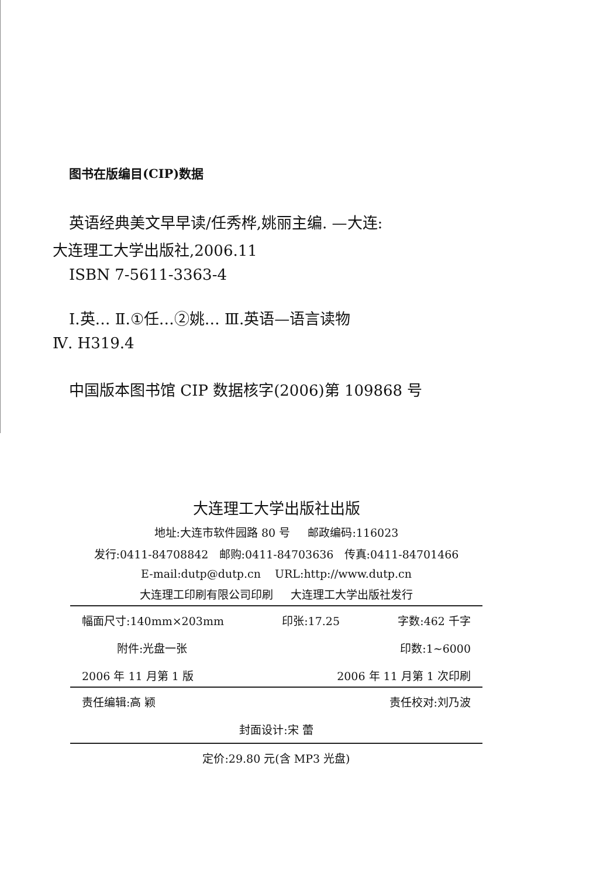图书在版编目(CIP)数据
英语经典美文早早读/任秀桦,姚丽主编. —大连:
大连理工大学出版社,2006.11
ISBN 7-5611-3363-4
Ⅰ.英… Ⅱ.①任…②姚… Ⅲ.英语—语言读物
Ⅳ. H319.4
中国版本图书馆 CIP 数据核字(2006)第 109868 号
大连理工大学出版社出版
地址:大连市软件园路 80 号 邮政编码:116023
发行:0411-84708842 邮购:0411-84703636 传真:0411-84701466
E-mail:dutp@dutp.cn URL:http://www.dutp.cn
大连理工印刷有限公司印刷 大连理工大学出版社发行
幅面尺寸:140mm×203mm 印张:17.25 字数:462 千字
附件:光盘一张 印数:1~6000
2006 年 11 月第 1 版 2006 年 11 月第 1 次印刷
责任编辑:高 颖 责任校对:刘乃波
封面设计:宋 蕾
定价:29.80 元(含 MP3 光盘)